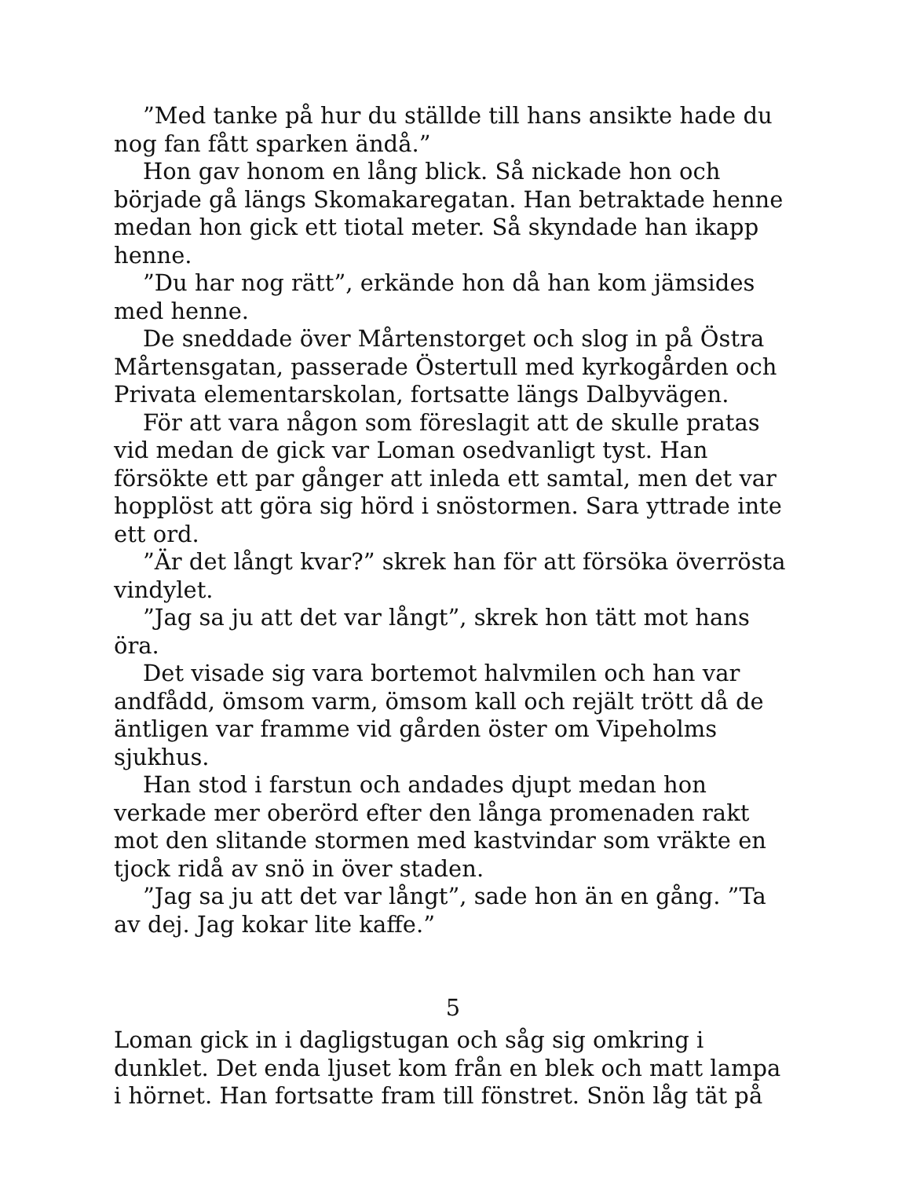”Med tanke på hur du ställde till hans ansikte hade du nog fan fått sparken ändå.”
Hon gav honom en lång blick. Så nickade hon och började gå längs Skomakaregatan. Han betraktade henne medan hon gick ett tiotal meter. Så skyndade han ikapp henne.
”Du har nog rätt”, erkände hon då han kom jämsides med henne.
De sneddade över Mårtenstorget och slog in på Östra Mårtensgatan, passerade Östertull med kyrkogården och Privata elementarskolan, fortsatte längs Dalbyvägen.
För att vara någon som föreslagit att de skulle pratas vid medan de gick var Loman osedvanligt tyst. Han försökte ett par gånger att inleda ett samtal, men det var hopplöst att göra sig hörd i snöstormen. Sara yttrade inte ett ord.
”Är det långt kvar?” skrek han för att försöka överrösta vindylet.
”Jag sa ju att det var långt”, skrek hon tätt mot hans öra.
Det visade sig vara bortemot halvmilen och han var andfådd, ömsom varm, ömsom kall och rejält trött då de äntligen var framme vid gården öster om Vipeholms sjukhus.
Han stod i farstun och andades djupt medan hon verkade mer oberörd efter den långa promenaden rakt mot den slitande stormen med kastvindar som vräkte en tjock ridå av snö in över staden.
”Jag sa ju att det var långt”, sade hon än en gång. ”Ta av dej. Jag kokar lite kaffe.”
5
Loman gick in i dagligstugan och såg sig omkring i dunklet. Det enda ljuset kom från en blek och matt lampa i hörnet. Han fortsatte fram till fönstret. Snön låg tät på